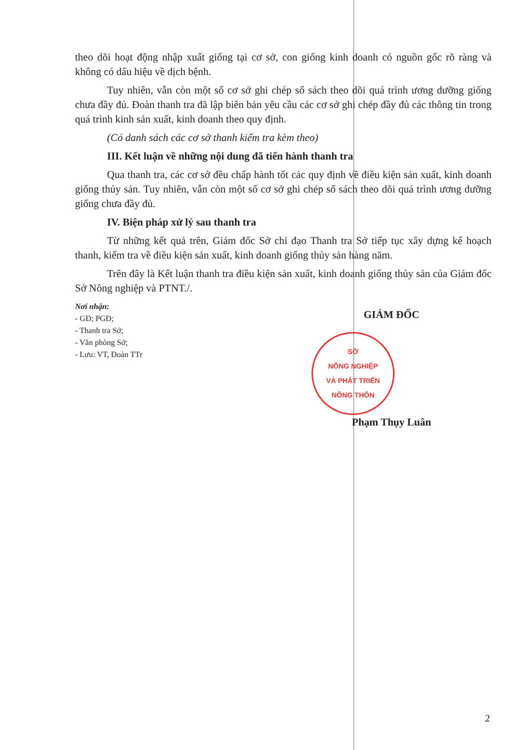theo dõi hoạt động nhập xuất giống tại cơ sở, con giống kinh doanh có nguồn gốc rõ ràng và không có dấu hiệu về dịch bệnh.
Tuy nhiên, vẫn còn một số cơ sở ghi chép sổ sách theo dõi quá trình ương dưỡng giống chưa đầy đủ. Đoàn thanh tra đã lập biên bản yêu cầu các cơ sở ghi chép đầy đủ các thông tin trong quá trình kinh sản xuất, kinh doanh theo quy định.
(Có danh sách các cơ sở thanh kiểm tra kèm theo)
III. Kết luận về những nội dung đã tiến hành thanh tra
Qua thanh tra, các cơ sở đều chấp hành tốt các quy định về điều kiện sản xuất, kinh doanh giống thủy sản. Tuy nhiên, vẫn còn một số cơ sở ghi chép sổ sách theo dõi quá trình ương dưỡng giống chưa đầy đủ.
IV. Biện pháp xử lý sau thanh tra
Từ những kết quả trên, Giám đốc Sở chỉ đạo Thanh tra Sở tiếp tục xây dựng kế hoạch thanh, kiểm tra về điều kiện sản xuất, kinh doanh giống thủy sản hàng năm.
Trên đây là Kết luận thanh tra điều kiện sản xuất, kinh doanh giống thủy sản của Giám đốc Sở Nông nghiệp và PTNT./.
Nơi nhận:
- GĐ; PGĐ;
- Thanh tra Sở;
- Văn phòng Sở;
- Lưu: VT, Đoàn TTr
GIÁM ĐỐC
SỞ
NÔNG NGHIỆP
VÀ PHÁT TRIỂN
NÔNG THÔN
Phạm Thụy Luân
2